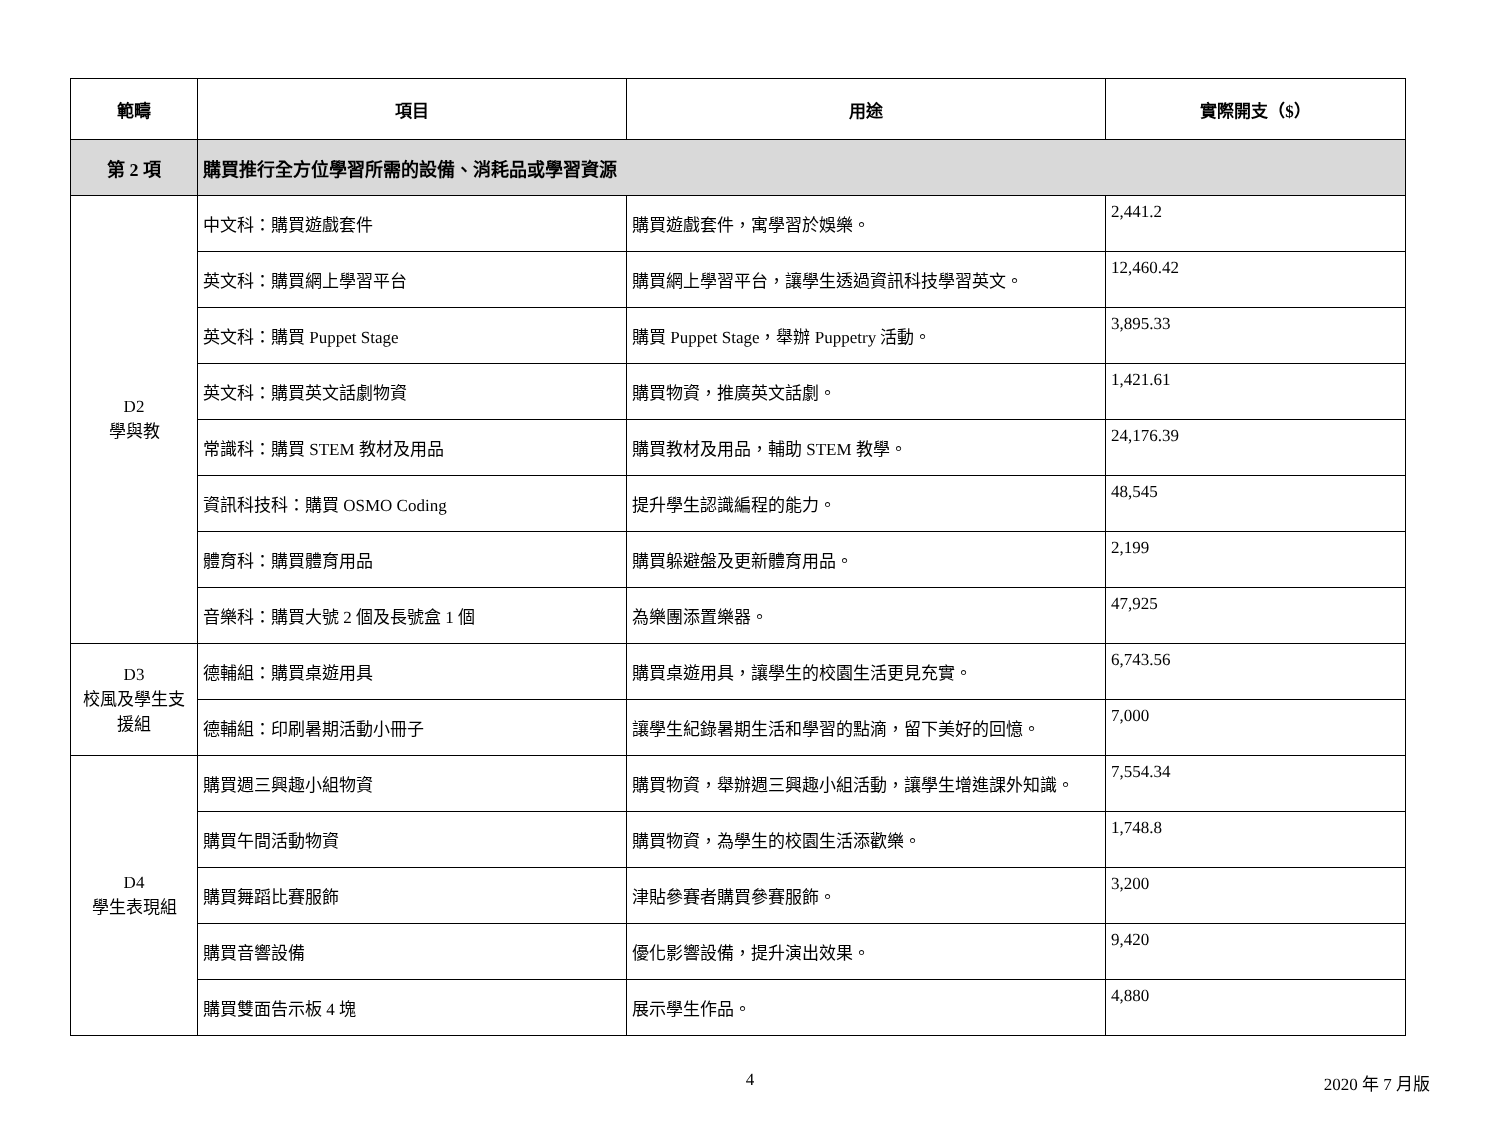| 範疇 | 項目 | 用途 | 實際開支（$） |
| --- | --- | --- | --- |
| 第 2 項 | 購買推行全方位學習所需的設備、消耗品或學習資源 | | |
| D2 學與教 | 中文科：購買遊戲套件 | 購買遊戲套件，寓學習於娛樂。 | 2,441.2 |
| | 英文科：購買網上學習平台 | 購買網上學習平台，讓學生透過資訊科技學習英文。 | 12,460.42 |
| | 英文科：購買 Puppet Stage | 購買 Puppet Stage，舉辦 Puppetry 活動。 | 3,895.33 |
| | 英文科：購買英文話劇物資 | 購買物資，推廣英文話劇。 | 1,421.61 |
| | 常識科：購買 STEM 教材及用品 | 購買教材及用品，輔助 STEM 教學。 | 24,176.39 |
| | 資訊科技科：購買 OSMO Coding | 提升學生認識編程的能力。 | 48,545 |
| | 體育科：購買體育用品 | 購買躲避盤及更新體育用品。 | 2,199 |
| | 音樂科：購買大號 2 個及長號盒 1 個 | 為樂團添置樂器。 | 47,925 |
| D3 校風及學生支援組 | 德輔組：購買桌遊用具 | 購買桌遊用具，讓學生的校園生活更見充實。 | 6,743.56 |
| | 德輔組：印刷暑期活動小冊子 | 讓學生紀錄暑期生活和學習的點滴，留下美好的回憶。 | 7,000 |
| D4 學生表現組 | 購買週三興趣小組物資 | 購買物資，舉辦週三興趣小組活動，讓學生增進課外知識。 | 7,554.34 |
| | 購買午間活動物資 | 購買物資，為學生的校園生活添歡樂。 | 1,748.8 |
| | 購買舞蹈比賽服飾 | 津貼參賽者購買參賽服飾。 | 3,200 |
| | 購買音響設備 | 優化影響設備，提升演出效果。 | 9,420 |
| | 購買雙面告示板 4 塊 | 展示學生作品。 | 4,880 |
4 2020 年 7 月版